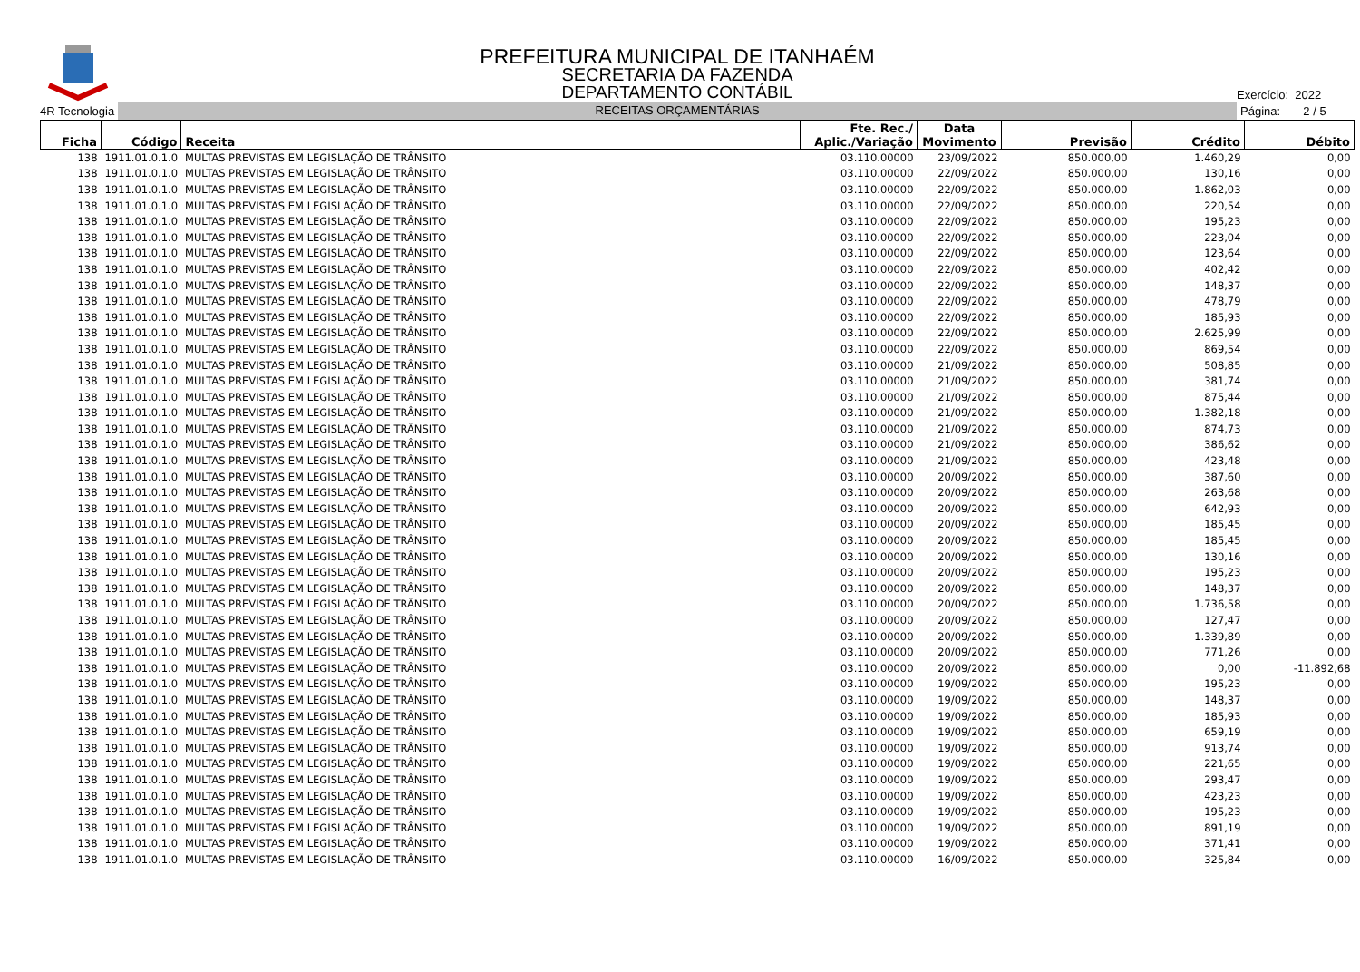PREFEITURA MUNICIPAL DE ITANHAÉM
SECRETARIA DA FAZENDA
DEPARTAMENTO CONTÁBIL
Exercício: 2022
4R Tecnologia
RECEITAS ORÇAMENTÁRIAS
Página: 2 / 5
| Ficha | Código | Receita | Fte. Rec./ Aplic./Variação | Data Movimento | Previsão | Crédito | Débito |
| --- | --- | --- | --- | --- | --- | --- | --- |
| 138 | 1911.01.0.1.0 | MULTAS PREVISTAS EM LEGISLAÇÃO DE TRÂNSITO | 03.110.00000 | 23/09/2022 | 850.000,00 | 1.460,29 | 0,00 |
| 138 | 1911.01.0.1.0 | MULTAS PREVISTAS EM LEGISLAÇÃO DE TRÂNSITO | 03.110.00000 | 22/09/2022 | 850.000,00 | 130,16 | 0,00 |
| 138 | 1911.01.0.1.0 | MULTAS PREVISTAS EM LEGISLAÇÃO DE TRÂNSITO | 03.110.00000 | 22/09/2022 | 850.000,00 | 1.862,03 | 0,00 |
| 138 | 1911.01.0.1.0 | MULTAS PREVISTAS EM LEGISLAÇÃO DE TRÂNSITO | 03.110.00000 | 22/09/2022 | 850.000,00 | 220,54 | 0,00 |
| 138 | 1911.01.0.1.0 | MULTAS PREVISTAS EM LEGISLAÇÃO DE TRÂNSITO | 03.110.00000 | 22/09/2022 | 850.000,00 | 195,23 | 0,00 |
| 138 | 1911.01.0.1.0 | MULTAS PREVISTAS EM LEGISLAÇÃO DE TRÂNSITO | 03.110.00000 | 22/09/2022 | 850.000,00 | 223,04 | 0,00 |
| 138 | 1911.01.0.1.0 | MULTAS PREVISTAS EM LEGISLAÇÃO DE TRÂNSITO | 03.110.00000 | 22/09/2022 | 850.000,00 | 123,64 | 0,00 |
| 138 | 1911.01.0.1.0 | MULTAS PREVISTAS EM LEGISLAÇÃO DE TRÂNSITO | 03.110.00000 | 22/09/2022 | 850.000,00 | 402,42 | 0,00 |
| 138 | 1911.01.0.1.0 | MULTAS PREVISTAS EM LEGISLAÇÃO DE TRÂNSITO | 03.110.00000 | 22/09/2022 | 850.000,00 | 148,37 | 0,00 |
| 138 | 1911.01.0.1.0 | MULTAS PREVISTAS EM LEGISLAÇÃO DE TRÂNSITO | 03.110.00000 | 22/09/2022 | 850.000,00 | 478,79 | 0,00 |
| 138 | 1911.01.0.1.0 | MULTAS PREVISTAS EM LEGISLAÇÃO DE TRÂNSITO | 03.110.00000 | 22/09/2022 | 850.000,00 | 185,93 | 0,00 |
| 138 | 1911.01.0.1.0 | MULTAS PREVISTAS EM LEGISLAÇÃO DE TRÂNSITO | 03.110.00000 | 22/09/2022 | 850.000,00 | 2.625,99 | 0,00 |
| 138 | 1911.01.0.1.0 | MULTAS PREVISTAS EM LEGISLAÇÃO DE TRÂNSITO | 03.110.00000 | 22/09/2022 | 850.000,00 | 869,54 | 0,00 |
| 138 | 1911.01.0.1.0 | MULTAS PREVISTAS EM LEGISLAÇÃO DE TRÂNSITO | 03.110.00000 | 21/09/2022 | 850.000,00 | 508,85 | 0,00 |
| 138 | 1911.01.0.1.0 | MULTAS PREVISTAS EM LEGISLAÇÃO DE TRÂNSITO | 03.110.00000 | 21/09/2022 | 850.000,00 | 381,74 | 0,00 |
| 138 | 1911.01.0.1.0 | MULTAS PREVISTAS EM LEGISLAÇÃO DE TRÂNSITO | 03.110.00000 | 21/09/2022 | 850.000,00 | 875,44 | 0,00 |
| 138 | 1911.01.0.1.0 | MULTAS PREVISTAS EM LEGISLAÇÃO DE TRÂNSITO | 03.110.00000 | 21/09/2022 | 850.000,00 | 1.382,18 | 0,00 |
| 138 | 1911.01.0.1.0 | MULTAS PREVISTAS EM LEGISLAÇÃO DE TRÂNSITO | 03.110.00000 | 21/09/2022 | 850.000,00 | 874,73 | 0,00 |
| 138 | 1911.01.0.1.0 | MULTAS PREVISTAS EM LEGISLAÇÃO DE TRÂNSITO | 03.110.00000 | 21/09/2022 | 850.000,00 | 386,62 | 0,00 |
| 138 | 1911.01.0.1.0 | MULTAS PREVISTAS EM LEGISLAÇÃO DE TRÂNSITO | 03.110.00000 | 21/09/2022 | 850.000,00 | 423,48 | 0,00 |
| 138 | 1911.01.0.1.0 | MULTAS PREVISTAS EM LEGISLAÇÃO DE TRÂNSITO | 03.110.00000 | 20/09/2022 | 850.000,00 | 387,60 | 0,00 |
| 138 | 1911.01.0.1.0 | MULTAS PREVISTAS EM LEGISLAÇÃO DE TRÂNSITO | 03.110.00000 | 20/09/2022 | 850.000,00 | 263,68 | 0,00 |
| 138 | 1911.01.0.1.0 | MULTAS PREVISTAS EM LEGISLAÇÃO DE TRÂNSITO | 03.110.00000 | 20/09/2022 | 850.000,00 | 642,93 | 0,00 |
| 138 | 1911.01.0.1.0 | MULTAS PREVISTAS EM LEGISLAÇÃO DE TRÂNSITO | 03.110.00000 | 20/09/2022 | 850.000,00 | 185,45 | 0,00 |
| 138 | 1911.01.0.1.0 | MULTAS PREVISTAS EM LEGISLAÇÃO DE TRÂNSITO | 03.110.00000 | 20/09/2022 | 850.000,00 | 185,45 | 0,00 |
| 138 | 1911.01.0.1.0 | MULTAS PREVISTAS EM LEGISLAÇÃO DE TRÂNSITO | 03.110.00000 | 20/09/2022 | 850.000,00 | 130,16 | 0,00 |
| 138 | 1911.01.0.1.0 | MULTAS PREVISTAS EM LEGISLAÇÃO DE TRÂNSITO | 03.110.00000 | 20/09/2022 | 850.000,00 | 195,23 | 0,00 |
| 138 | 1911.01.0.1.0 | MULTAS PREVISTAS EM LEGISLAÇÃO DE TRÂNSITO | 03.110.00000 | 20/09/2022 | 850.000,00 | 148,37 | 0,00 |
| 138 | 1911.01.0.1.0 | MULTAS PREVISTAS EM LEGISLAÇÃO DE TRÂNSITO | 03.110.00000 | 20/09/2022 | 850.000,00 | 1.736,58 | 0,00 |
| 138 | 1911.01.0.1.0 | MULTAS PREVISTAS EM LEGISLAÇÃO DE TRÂNSITO | 03.110.00000 | 20/09/2022 | 850.000,00 | 127,47 | 0,00 |
| 138 | 1911.01.0.1.0 | MULTAS PREVISTAS EM LEGISLAÇÃO DE TRÂNSITO | 03.110.00000 | 20/09/2022 | 850.000,00 | 1.339,89 | 0,00 |
| 138 | 1911.01.0.1.0 | MULTAS PREVISTAS EM LEGISLAÇÃO DE TRÂNSITO | 03.110.00000 | 20/09/2022 | 850.000,00 | 771,26 | 0,00 |
| 138 | 1911.01.0.1.0 | MULTAS PREVISTAS EM LEGISLAÇÃO DE TRÂNSITO | 03.110.00000 | 20/09/2022 | 850.000,00 | 0,00 | -11.892,68 |
| 138 | 1911.01.0.1.0 | MULTAS PREVISTAS EM LEGISLAÇÃO DE TRÂNSITO | 03.110.00000 | 19/09/2022 | 850.000,00 | 195,23 | 0,00 |
| 138 | 1911.01.0.1.0 | MULTAS PREVISTAS EM LEGISLAÇÃO DE TRÂNSITO | 03.110.00000 | 19/09/2022 | 850.000,00 | 148,37 | 0,00 |
| 138 | 1911.01.0.1.0 | MULTAS PREVISTAS EM LEGISLAÇÃO DE TRÂNSITO | 03.110.00000 | 19/09/2022 | 850.000,00 | 185,93 | 0,00 |
| 138 | 1911.01.0.1.0 | MULTAS PREVISTAS EM LEGISLAÇÃO DE TRÂNSITO | 03.110.00000 | 19/09/2022 | 850.000,00 | 659,19 | 0,00 |
| 138 | 1911.01.0.1.0 | MULTAS PREVISTAS EM LEGISLAÇÃO DE TRÂNSITO | 03.110.00000 | 19/09/2022 | 850.000,00 | 913,74 | 0,00 |
| 138 | 1911.01.0.1.0 | MULTAS PREVISTAS EM LEGISLAÇÃO DE TRÂNSITO | 03.110.00000 | 19/09/2022 | 850.000,00 | 221,65 | 0,00 |
| 138 | 1911.01.0.1.0 | MULTAS PREVISTAS EM LEGISLAÇÃO DE TRÂNSITO | 03.110.00000 | 19/09/2022 | 850.000,00 | 293,47 | 0,00 |
| 138 | 1911.01.0.1.0 | MULTAS PREVISTAS EM LEGISLAÇÃO DE TRÂNSITO | 03.110.00000 | 19/09/2022 | 850.000,00 | 423,23 | 0,00 |
| 138 | 1911.01.0.1.0 | MULTAS PREVISTAS EM LEGISLAÇÃO DE TRÂNSITO | 03.110.00000 | 19/09/2022 | 850.000,00 | 195,23 | 0,00 |
| 138 | 1911.01.0.1.0 | MULTAS PREVISTAS EM LEGISLAÇÃO DE TRÂNSITO | 03.110.00000 | 19/09/2022 | 850.000,00 | 891,19 | 0,00 |
| 138 | 1911.01.0.1.0 | MULTAS PREVISTAS EM LEGISLAÇÃO DE TRÂNSITO | 03.110.00000 | 19/09/2022 | 850.000,00 | 371,41 | 0,00 |
| 138 | 1911.01.0.1.0 | MULTAS PREVISTAS EM LEGISLAÇÃO DE TRÂNSITO | 03.110.00000 | 16/09/2022 | 850.000,00 | 325,84 | 0,00 |